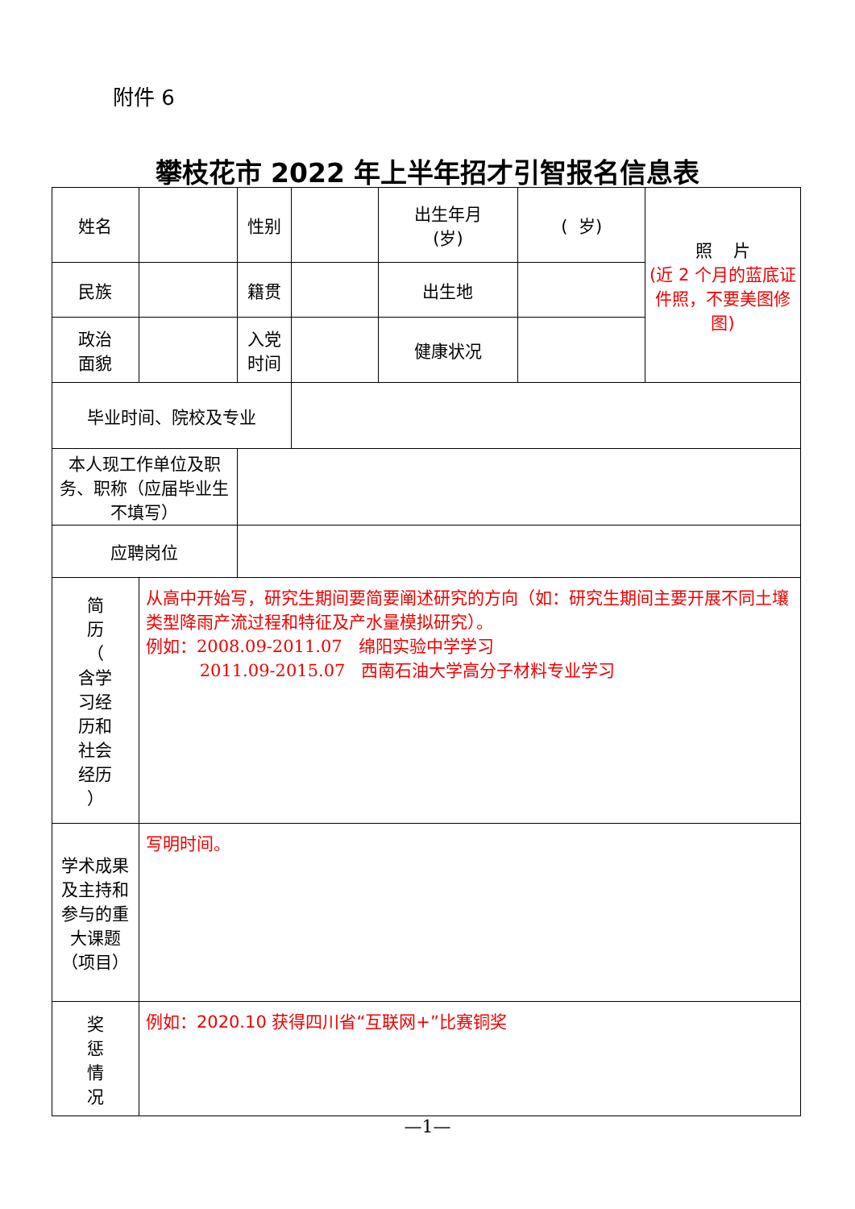附件 6
攀枝花市 2022 年上半年招才引智报名信息表
| 姓名 | | 性别 | | 出生年月 (岁) | ( 岁) | 照 片 (近 2 个月的蓝底证件照，不要美图修图) |
| 民族 | | 籍贯 | | 出生地 | | |
| 政治 面貌 | | 入党 时间 | | 健康状况 | | |
| 毕业时间、院校及专业 | | | | | | |
| 本人现工作单位及职务、职称（应届毕业生不填写） | | | | | | |
| 应聘岗位 | | | | | | |
| 简 历 （ 含学 习经 历和 社会 经历 ） | 从高中开始写，研究生期间要简要阐述研究的方向（如：研究生期间主要开展不同土壤类型降雨产流过程和特征及产水量模拟研究）。 例如：2008.09-2011.07 绵阳实验中学学习 2011.09-2015.07 西南石油大学高分子材料专业学习 | | | | | |
| 学术成果及主持和参与的重大课题（项目） | 写明时间。 | | | | | |
| 奖 惩 情 况 | 例如：2020.10 获得四川省“互联网+”比赛铜奖 | | | | | |
—1—